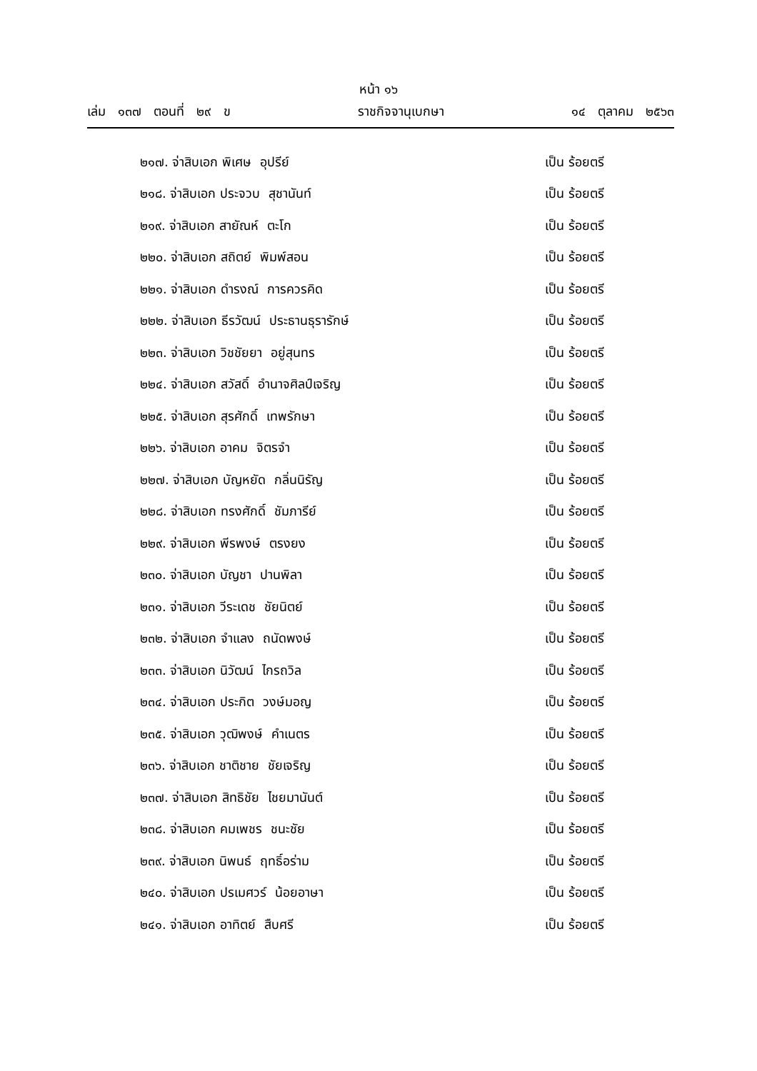หน้า ๑๖
เล่ม ๑๓๗ ตอนที่ ๒๙ ข ราชกิจจานุเบกษา ๑๔ ตุลาคม ๒๕๖๓
๒๑๗. จ่าสิบเอก พิเศษ อุปรีย์ เป็น ร้อยตรี
๒๑๘. จ่าสิบเอก ประจวบ สุชานันท์ เป็น ร้อยตรี
๒๑๙. จ่าสิบเอก สายัณห์ ตะโก เป็น ร้อยตรี
๒๒๐. จ่าสิบเอก สถิตย์ พิมพ์สอน เป็น ร้อยตรี
๒๒๑. จ่าสิบเอก ดำรงณ์ การควรคิด เป็น ร้อยตรี
๒๒๒. จ่าสิบเอก ธีรวัฒน์ ประธานธุรารักษ์ เป็น ร้อยตรี
๒๒๓. จ่าสิบเอก วิชชัยยา อยู่สุนทร เป็น ร้อยตรี
๒๒๔. จ่าสิบเอก สวัสดิ์ อำนาจศิลป์เจริญ เป็น ร้อยตรี
๒๒๕. จ่าสิบเอก สุรศักดิ์ เทพรักษา เป็น ร้อยตรี
๒๒๖. จ่าสิบเอก อาคม จิตรจำ เป็น ร้อยตรี
๒๒๗. จ่าสิบเอก บัญหยัด กลิ่นนิรัญ เป็น ร้อยตรี
๒๒๘. จ่าสิบเอก ทรงศักดิ์ ชัมภารีย์ เป็น ร้อยตรี
๒๒๙. จ่าสิบเอก พีรพงษ์ ตรงยง เป็น ร้อยตรี
๒๓๐. จ่าสิบเอก บัญชา ปานพิลา เป็น ร้อยตรี
๒๓๑. จ่าสิบเอก วีระเดช ชัยนิตย์ เป็น ร้อยตรี
๒๓๒. จ่าสิบเอก จำแลง ถนัดพงษ์ เป็น ร้อยตรี
๒๓๓. จ่าสิบเอก นิวัฒน์ ไกรถวิล เป็น ร้อยตรี
๒๓๔. จ่าสิบเอก ประกิต วงษ์มอญ เป็น ร้อยตรี
๒๓๕. จ่าสิบเอก วุฒิพงษ์ คำเนตร เป็น ร้อยตรี
๒๓๖. จ่าสิบเอก ชาติชาย ชัยเจริญ เป็น ร้อยตรี
๒๓๗. จ่าสิบเอก สิทธิชัย ไชยมานันต์ เป็น ร้อยตรี
๒๓๘. จ่าสิบเอก คมเพชร ชนะชัย เป็น ร้อยตรี
๒๓๙. จ่าสิบเอก นิพนธ์ ฤทธิ์อร่าม เป็น ร้อยตรี
๒๔๐. จ่าสิบเอก ปรเมศวร์ น้อยอาษา เป็น ร้อยตรี
๒๔๑. จ่าสิบเอก อาทิตย์ สืบศรี เป็น ร้อยตรี